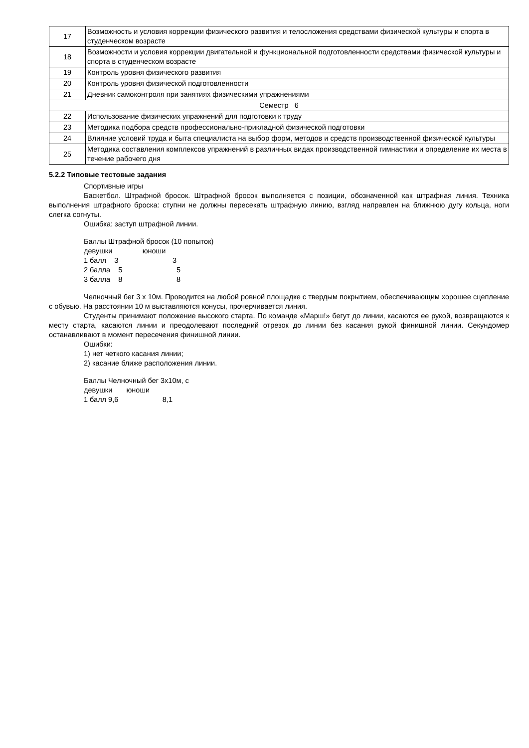| 17 | Возможность и условия коррекции физического развития и телосложения средствами физической культуры и спорта в студенческом возрасте |
| 18 | Возможности и условия коррекции двигательной и функциональной подготовленности средствами физической культуры и спорта в студенческом возрасте |
| 19 | Контроль уровня физического развития |
| 20 | Контроль уровня физической подготовленности |
| 21 | Дневник самоконтроля при занятиях физическими упражнениями |
| Семестр 6 | |
| 22 | Использование физических упражнений для подготовки к труду |
| 23 | Методика подбора средств профессионально-прикладной физической подготовки |
| 24 | Влияние условий труда и быта специалиста на выбор форм, методов и средств производственной физической культуры |
| 25 | Методика составления комплексов упражнений в различных видах производственной гимнастики и определение их места в течение рабочего дня |
5.2.2 Типовые тестовые задания
Спортивные игры
Баскетбол. Штрафной бросок. Штрафной бросок выполняется с позиции, обозначенной как штрафная линия. Техника выполнения штрафного броска: ступни не должны пересекать штрафную линию, взгляд направлен на ближнюю дугу кольца, ноги слегка согнуты.
Ошибка: заступ штрафной линии.
Баллы Штрафной бросок (10 попыток)
девушки               юноши
1 балл    3                           3
2 балла    5                           5
3 балла    8                           8
Челночный бег 3 х 10м. Проводится на любой ровной площадке с твердым покрытием, обеспечивающим хорошее сцепление с обувью. На расстоянии 10 м выставляются конусы, прочерчивается линия.
Студенты принимают положение высокого старта. По команде «Марш!» бегут до линии, касаются ее рукой, возвращаются к месту старта, касаются линии и преодолевают последний отрезок до линии без касания рукой финишной линии. Секундомер останавливают в момент пересечения финишной линии.
Ошибки:
1) нет четкого касания линии;
2) касание ближе расположения линии.
Баллы Челночный бег 3х10м, с
девушки       юноши
1 балл 9,6                      8,1